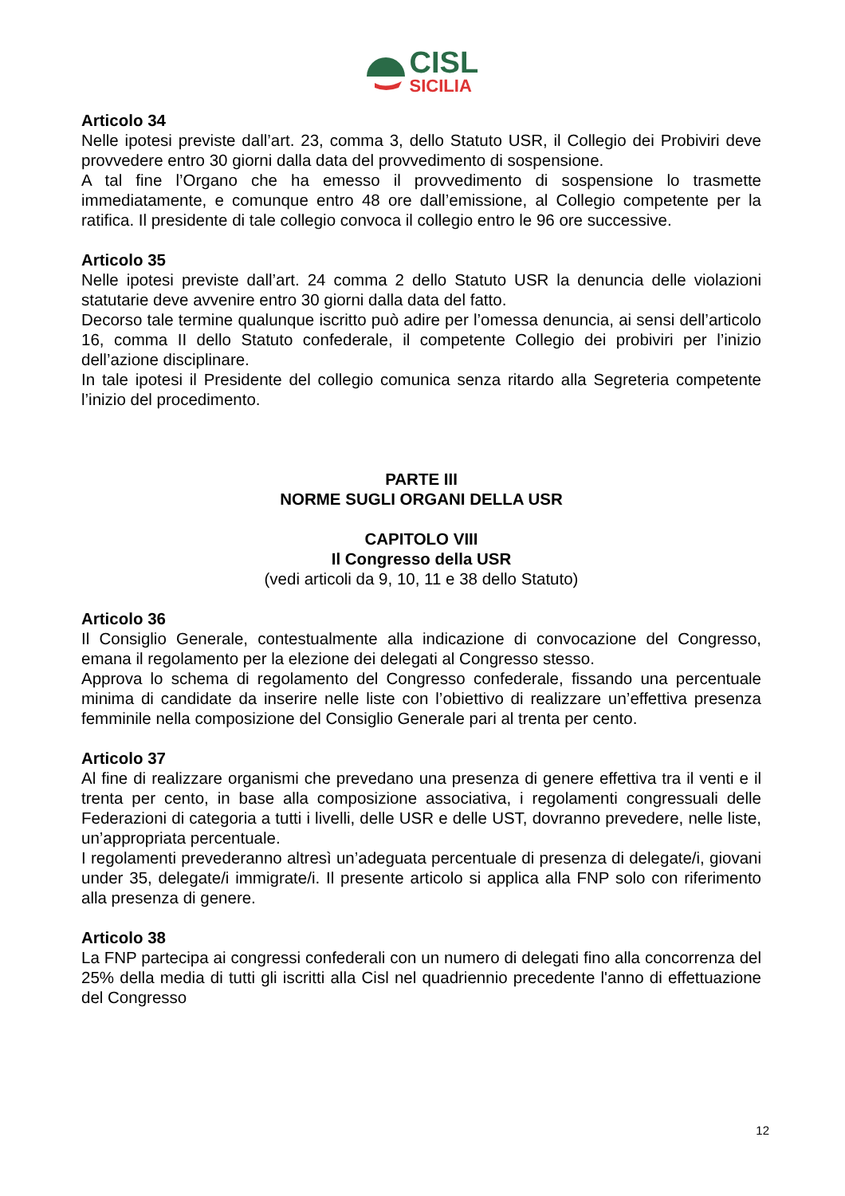CISL
SICILIA
Articolo 34
Nelle ipotesi previste dall’art. 23, comma 3, dello Statuto USR, il Collegio dei Probiviri deve provvedere entro 30 giorni dalla data del provvedimento di sospensione.
A tal fine l’Organo che ha emesso il provvedimento di sospensione lo trasmette immediatamente, e comunque entro 48 ore dall’emissione, al Collegio competente per la ratifica. Il presidente di tale collegio convoca il collegio entro le 96 ore successive.
Articolo 35
Nelle ipotesi previste dall’art. 24 comma 2 dello Statuto USR la denuncia delle violazioni statutarie deve avvenire entro 30 giorni dalla data del fatto.
Decorso tale termine qualunque iscritto può adire per l’omessa denuncia, ai sensi dell’articolo 16, comma II dello Statuto confederale, il competente Collegio dei probiviri per l’inizio dell’azione disciplinare.
In tale ipotesi il Presidente del collegio comunica senza ritardo alla Segreteria competente l’inizio del procedimento.
PARTE III
NORME SUGLI ORGANI DELLA USR
CAPITOLO VIII
Il Congresso della USR
(vedi articoli da 9, 10, 11 e 38 dello Statuto)
Articolo 36
Il Consiglio Generale, contestualmente alla indicazione di convocazione del Congresso, emana il regolamento per la elezione dei delegati al Congresso stesso.
Approva lo schema di regolamento del Congresso confederale, fissando una percentuale minima di candidate da inserire nelle liste con l’obiettivo di realizzare un’effettiva presenza femminile nella composizione del Consiglio Generale pari al trenta per cento.
Articolo 37
Al fine di realizzare organismi che prevedano una presenza di genere effettiva tra il venti e il trenta per cento, in base alla composizione associativa, i regolamenti congressuali delle Federazioni di categoria a tutti i livelli, delle USR e delle UST, dovranno prevedere, nelle liste, un’appropriata percentuale.
I regolamenti prevederanno altresì un’adeguata percentuale di presenza di delegate/i, giovani under 35, delegate/i immigrate/i. Il presente articolo si applica alla FNP solo con riferimento alla presenza di genere.
Articolo 38
La FNP partecipa ai congressi confederali con un numero di delegati fino alla concorrenza del 25% della media di tutti gli iscritti alla Cisl nel quadriennio precedente l'anno di effettuazione del Congresso
12